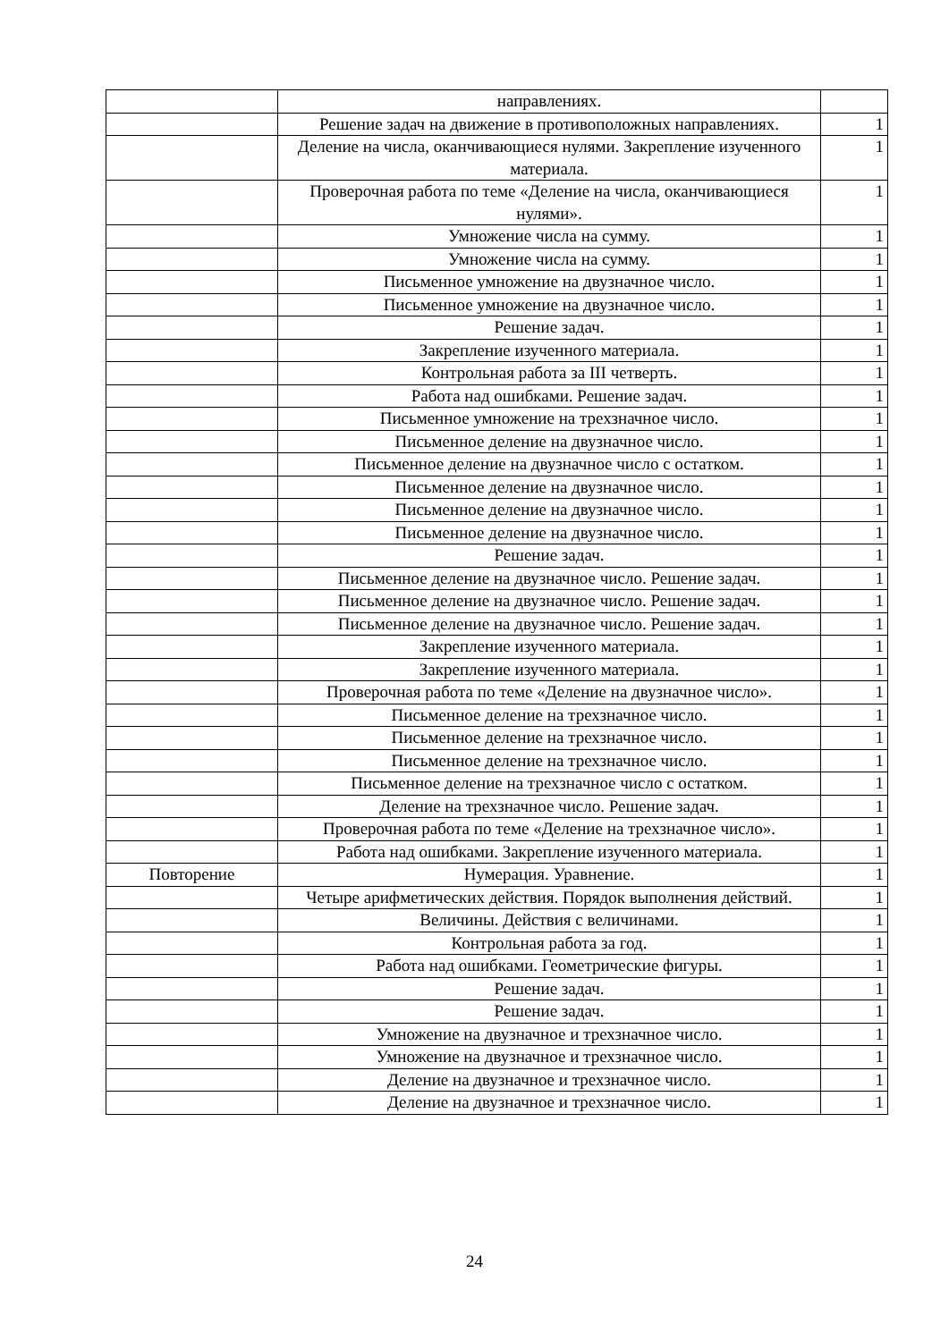| | направлениях. | |
| | Решение задач на движение в противоположных направлениях. | 1 |
| | Деление на числа, оканчивающиеся нулями. Закрепление изученного материала. | 1 |
| | Проверочная работа по теме «Деление на числа, оканчивающиеся нулями». | 1 |
| | Умножение числа на сумму. | 1 |
| | Умножение числа на сумму. | 1 |
| | Письменное умножение на двузначное число. | 1 |
| | Письменное умножение на двузначное число. | 1 |
| | Решение задач. | 1 |
| | Закрепление изученного материала. | 1 |
| | Контрольная работа за III четверть. | 1 |
| | Работа над ошибками. Решение задач. | 1 |
| | Письменное умножение на трехзначное число. | 1 |
| | Письменное деление на двузначное число. | 1 |
| | Письменное деление на двузначное число с остатком. | 1 |
| | Письменное деление на двузначное число. | 1 |
| | Письменное деление на двузначное число. | 1 |
| | Письменное деление на двузначное число. | 1 |
| | Решение задач. | 1 |
| | Письменное деление на двузначное число. Решение задач. | 1 |
| | Письменное деление на двузначное число. Решение задач. | 1 |
| | Письменное деление на двузначное число. Решение задач. | 1 |
| | Закрепление изученного материала. | 1 |
| | Закрепление изученного материала. | 1 |
| | Проверочная работа по теме «Деление на двузначное число». | 1 |
| | Письменное деление на трехзначное число. | 1 |
| | Письменное деление на трехзначное число. | 1 |
| | Письменное деление на трехзначное число. | 1 |
| | Письменное деление на трехзначное число с остатком. | 1 |
| | Деление на трехзначное число. Решение задач. | 1 |
| | Проверочная работа по теме «Деление на трехзначное число». | 1 |
| | Работа над ошибками. Закрепление изученного материала. | 1 |
| Повторение | Нумерация. Уравнение. | 1 |
| | Четыре арифметических действия. Порядок выполнения действий. | 1 |
| | Величины. Действия с величинами. | 1 |
| | Контрольная работа за год. | 1 |
| | Работа над ошибками. Геометрические фигуры. | 1 |
| | Решение задач. | 1 |
| | Решение задач. | 1 |
| | Умножение на двузначное и трехзначное число. | 1 |
| | Умножение на двузначное и трехзначное число. | 1 |
| | Деление на двузначное и трехзначное число. | 1 |
| | Деление на двузначное и трехзначное число. | 1 |
24